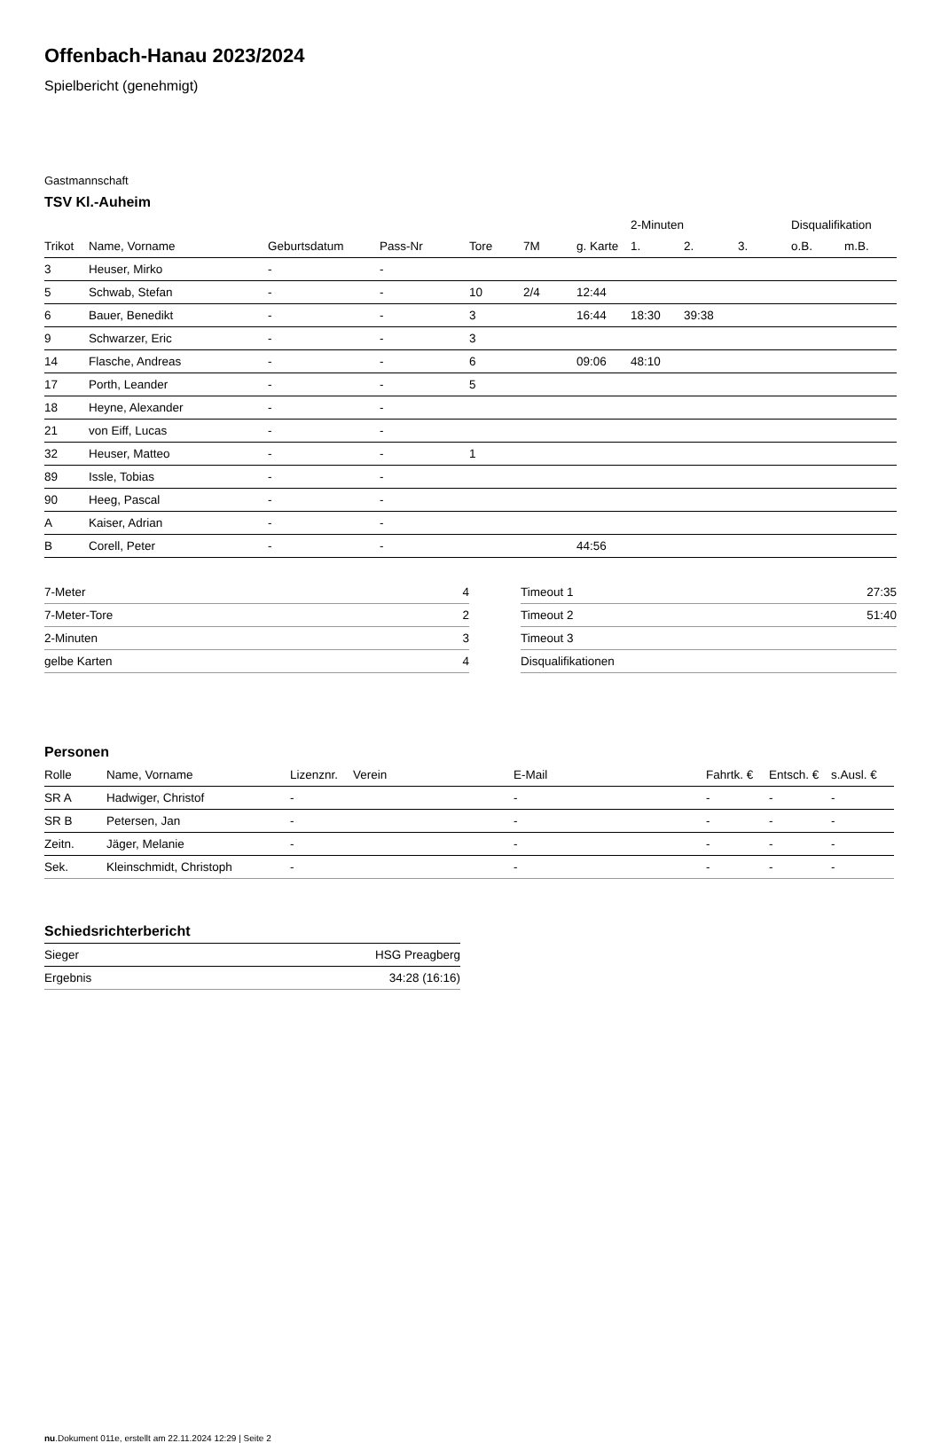Offenbach-Hanau 2023/2024
Spielbericht (genehmigt)
Gastmannschaft
TSV Kl.-Auheim
| | | | | | | | 2-Minuten | | | Disqualifikation | |
| --- | --- | --- | --- | --- | --- | --- | --- | --- | --- | --- | --- |
| Trikot | Name, Vorname | Geburtsdatum | Pass-Nr | Tore | 7M | g. Karte | 1. | 2. | 3. | o.B. | m.B. |
| 3 | Heuser, Mirko | - | - | | | | | | | | |
| 5 | Schwab, Stefan | - | - | 10 | 2/4 | 12:44 | | | | | |
| 6 | Bauer, Benedikt | - | - | 3 | | 16:44 | 18:30 | 39:38 | | | |
| 9 | Schwarzer, Eric | - | - | 3 | | | | | | | |
| 14 | Flasche, Andreas | - | - | 6 | | 09:06 | 48:10 | | | | |
| 17 | Porth, Leander | - | - | 5 | | | | | | | |
| 18 | Heyne, Alexander | - | - | | | | | | | | |
| 21 | von Eiff, Lucas | - | - | | | | | | | | |
| 32 | Heuser, Matteo | - | - | 1 | | | | | | | |
| 89 | Issle, Tobias | - | - | | | | | | | | |
| 90 | Heeg, Pascal | - | - | | | | | | | | |
| A | Kaiser, Adrian | - | - | | | | | | | | |
| B | Corell, Peter | - | - | | | 44:56 | | | | | |
| 7-Meter | 4 |
| 7-Meter-Tore | 2 |
| 2-Minuten | 3 |
| gelbe Karten | 4 |
| Timeout 1 | 27:35 |
| Timeout 2 | 51:40 |
| Timeout 3 | |
| Disqualifikationen | |
Personen
| Rolle | Name, Vorname | Lizenznr. | Verein | E-Mail | Fahrtk. € | Entsch. € | s.Ausl. € |
| --- | --- | --- | --- | --- | --- | --- | --- |
| SR A | Hadwiger, Christof | - | | - | - | - | - |
| SR B | Petersen, Jan | - | | - | - | - | - |
| Zeitn. | Jäger, Melanie | - | | - | - | - | - |
| Sek. | Kleinschmidt, Christoph | - | | - | - | - | - |
Schiedsrichterbericht
| Sieger | HSG Preagberg |
| Ergebnis | 34:28 (16:16) |
nu.Dokument 011e, erstellt am 22.11.2024 12:29 | Seite 2